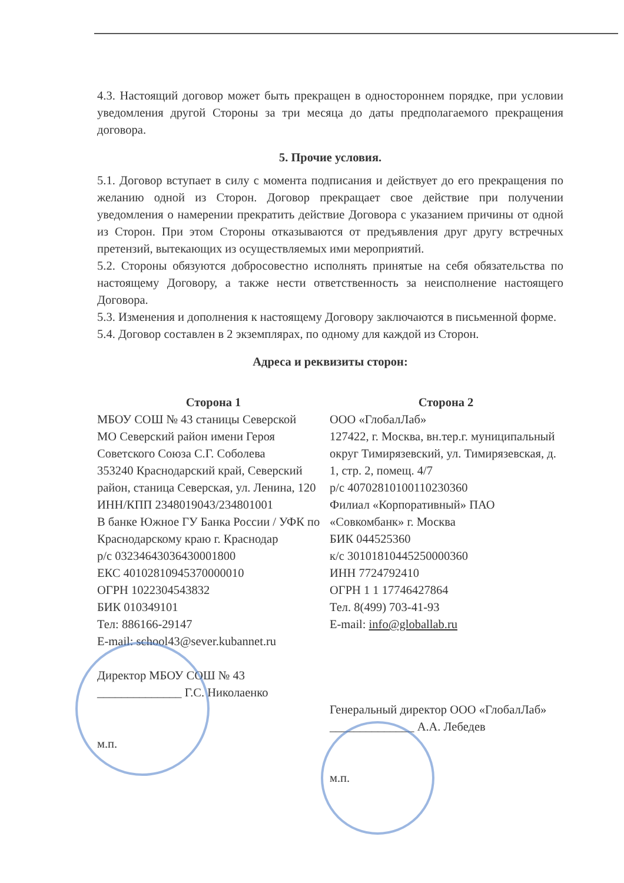4.3. Настоящий договор может быть прекращен в одностороннем порядке, при условии уведомления другой Стороны за три месяца до даты предполагаемого прекращения договора.
5. Прочие условия.
5.1. Договор вступает в силу с момента подписания и действует до его прекращения по желанию одной из Сторон. Договор прекращает свое действие при получении уведомления о намерении прекратить действие Договора с указанием причины от одной из Сторон. При этом Стороны отказываются от предъявления друг другу встречных претензий, вытекающих из осуществляемых ими мероприятий.
5.2. Стороны обязуются добросовестно исполнять принятые на себя обязательства по настоящему Договору, а также нести ответственность за неисполнение настоящего Договора.
5.3. Изменения и дополнения к настоящему Договору заключаются в письменной форме.
5.4. Договор составлен в 2 экземплярах, по одному для каждой из Сторон.
Адреса и реквизиты сторон:
Сторона 1
МБОУ СОШ № 43 станицы Северской
МО Северский район имени Героя Советского Союза С.Г. Соболева
353240 Краснодарский край, Северский район, станица Северская, ул. Ленина, 120
ИНН/КПП 2348019043/234801001
В банке Южное ГУ Банка России / УФК по Краснодарскому краю г. Краснодар
р/с 03234643036430001800
ЕКС 40102810945370000010
ОГРН 1022304543832
БИК 010349101
Тел: 886166-29147
E-mail: school43@sever.kubannet.ru
Директор МБОУ СОШ № 43
______________ Г.С. Николаенко
м.п.
Сторона 2
ООО «ГлобалЛаб»
127422, г. Москва, вн.тер.г. муниципальный округ Тимирязевский, ул. Тимирязевская, д. 1, стр. 2, помещ. 4/7
р/с 40702810100110230360
Филиал «Корпоративный» ПАО «Совкомбанк» г. Москва
БИК 044525360
к/с 30101810445250000360
ИНН 7724792410
ОГРН 1 1 17746427864
Тел. 8(499) 703-41-93
E-mail: info@globallab.ru
Генеральный директор ООО «ГлобалЛаб»
______________ А.А. Лебедев
м.п.